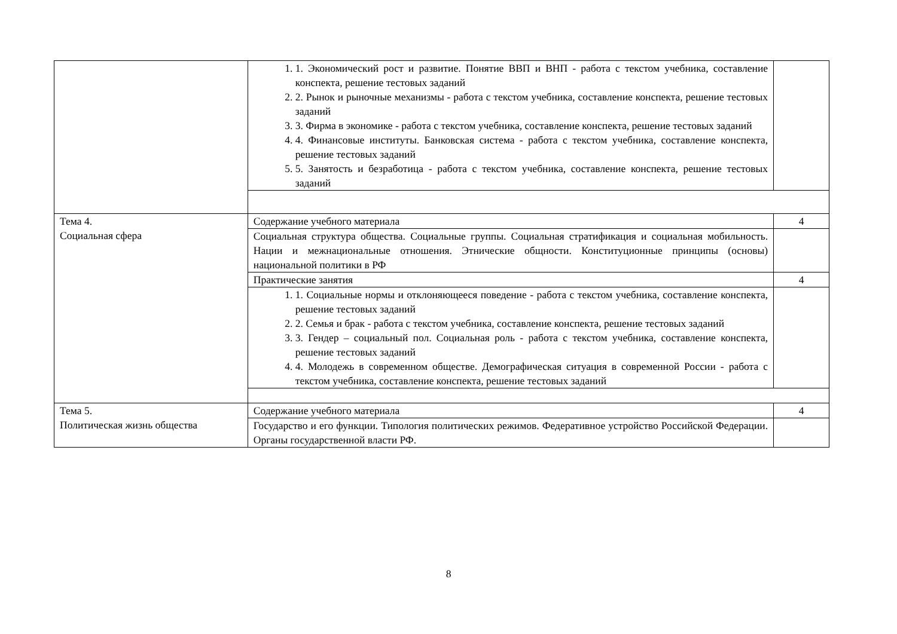| | 1. 1. Экономический рост и развитие. Понятие ВВП и ВНП - работа с текстом учебника, составление конспекта, решение тестовых заданий 2. 2. Рынок и рыночные механизмы - работа с текстом учебника, составление конспекта, решение тестовых заданий 3. 3. Фирма в экономике - работа с текстом учебника, составление конспекта, решение тестовых заданий 4. 4. Финансовые институты. Банковская система - работа с текстом учебника, составление конспекта, решение тестовых заданий 5. 5. Занятость и безработица - работа с текстом учебника, составление конспекта, решение тестовых заданий | |
| Тема 4. Социальная сфера | Содержание учебного материала | 4 |
| | Социальная структура общества. Социальные группы. Социальная стратификация и социальная мобильность. Нации и межнациональные отношения. Этнические общности. Конституционные принципы (основы) национальной политики в РФ | |
| | Практические занятия | 4 |
| | 1. 1. Социальные нормы и отклоняющееся поведение - работа с текстом учебника, составление конспекта, решение тестовых заданий 2. 2. Семья и брак - работа с текстом учебника, составление конспекта, решение тестовых заданий 3. 3. Гендер – социальный пол. Социальная роль - работа с текстом учебника, составление конспекта, решение тестовых заданий 4. 4. Молодежь в современном обществе. Демографическая ситуация в современной России - работа с текстом учебника, составление конспекта, решение тестовых заданий | |
| Тема 5. Политическая жизнь общества | Содержание учебного материала | 4 |
| | Государство и его функции. Типология политических режимов. Федеративное устройство Российской Федерации. Органы государственной власти РФ. | |
8